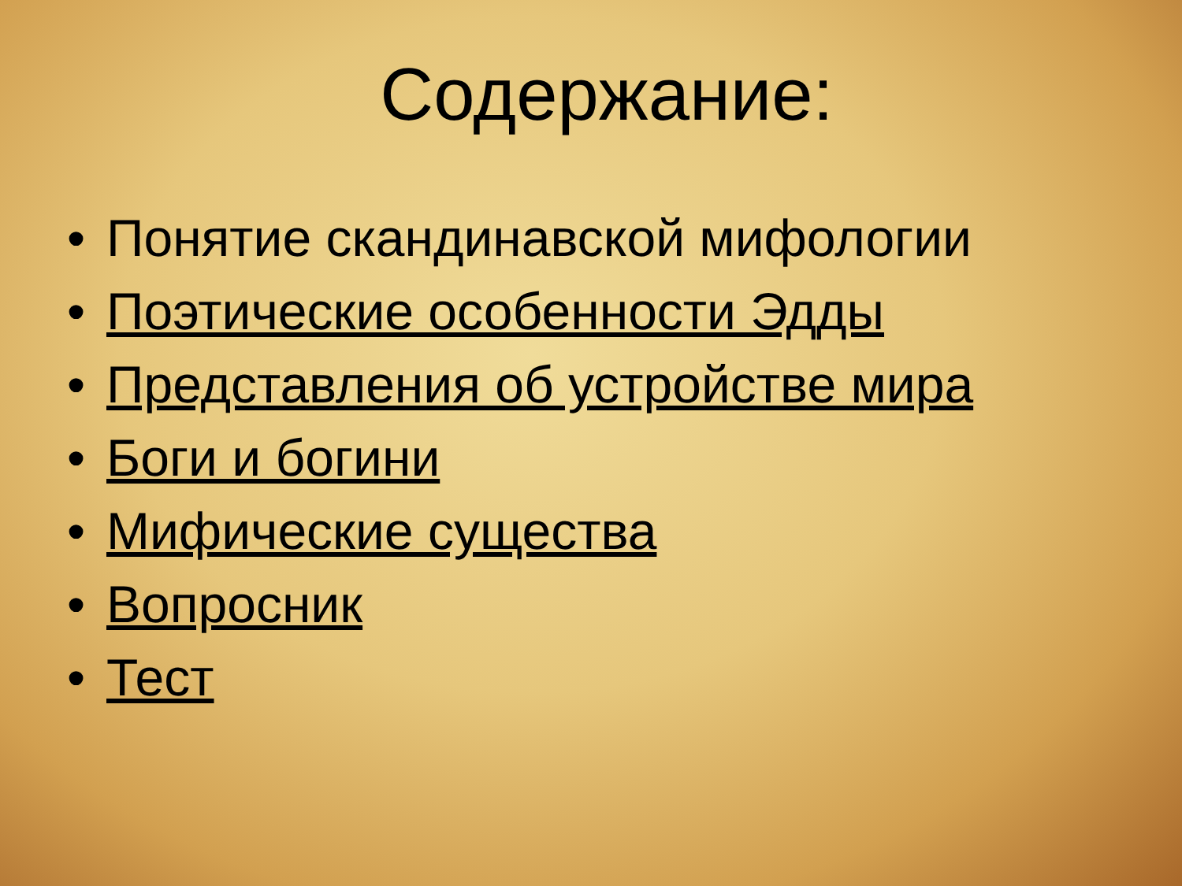Содержание:
• Понятие скандинавской мифологии
• Поэтические особенности Эдды
• Представления об устройстве мира
• Боги и богини
• Мифические существа
• Вопросник
• Тест